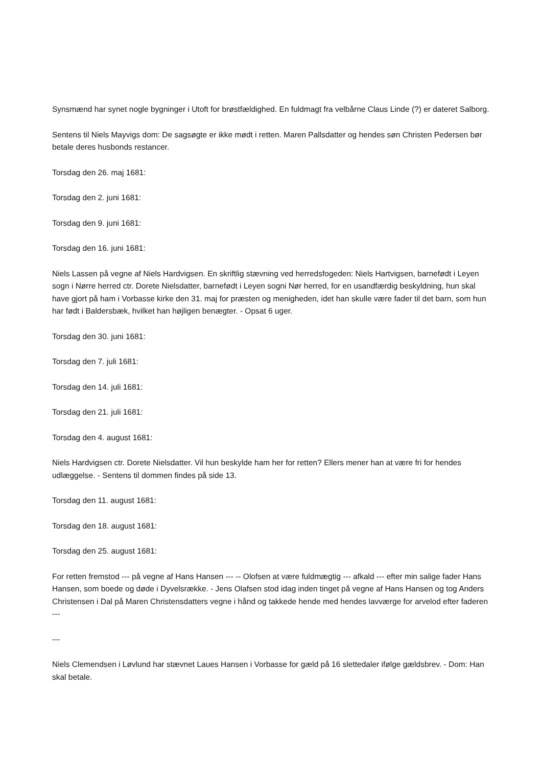Synsmænd har synet nogle bygninger i Utoft for brøstfældighed. En fuldmagt fra velbårne Claus Linde (?) er dateret Salborg.
Sentens til Niels Mayvigs dom: De sagsøgte er ikke mødt i retten. Maren Pallsdatter og hendes søn Christen Pedersen bør betale deres husbonds restancer.
Torsdag den 26. maj 1681:
Torsdag den 2. juni 1681:
Torsdag den 9. juni 1681:
Torsdag den 16. juni 1681:
Niels Lassen på vegne af Niels Hardvigsen. En skriftlig stævning ved herredsfogeden: Niels Hartvigsen, barnefødt i Leyen sogn i Nørre herred ctr. Dorete Nielsdatter, barnefødt i Leyen sogni Nør herred, for en usandfærdig beskyldning, hun skal have gjort på ham i Vorbasse kirke den 31. maj for præsten og menigheden, idet han skulle være fader til det barn, som hun har født i Baldersbæk, hvilket han højligen benægter. - Opsat 6 uger.
Torsdag den 30. juni 1681:
Torsdag den 7. juli 1681:
Torsdag den 14. juli 1681:
Torsdag den 21. juli 1681:
Torsdag den 4. august 1681:
Niels Hardvigsen ctr. Dorete Nielsdatter. Vil hun beskylde ham her for retten? Ellers mener han at være fri for hendes udlæggelse. - Sentens til dommen findes på side 13.
Torsdag den 11. august 1681:
Torsdag den 18. august 1681:
Torsdag den 25. august 1681:
For retten fremstod --- på vegne af Hans Hansen --- -- Olofsen at være fuldmægtig --- afkald --- efter min salige fader Hans Hansen, som boede og døde i Dyvelsrække. - Jens Olafsen stod idag inden tinget på vegne af Hans Hansen og tog Anders Christensen i Dal på Maren Christensdatters vegne i hånd og takkede hende med hendes lavværge for arvelod efter faderen ---
---
Niels Clemendsen i Løvlund har stævnet Laues Hansen i Vorbasse for gæld på 16 slettedaler ifølge gældsbrev. - Dom: Han skal betale.